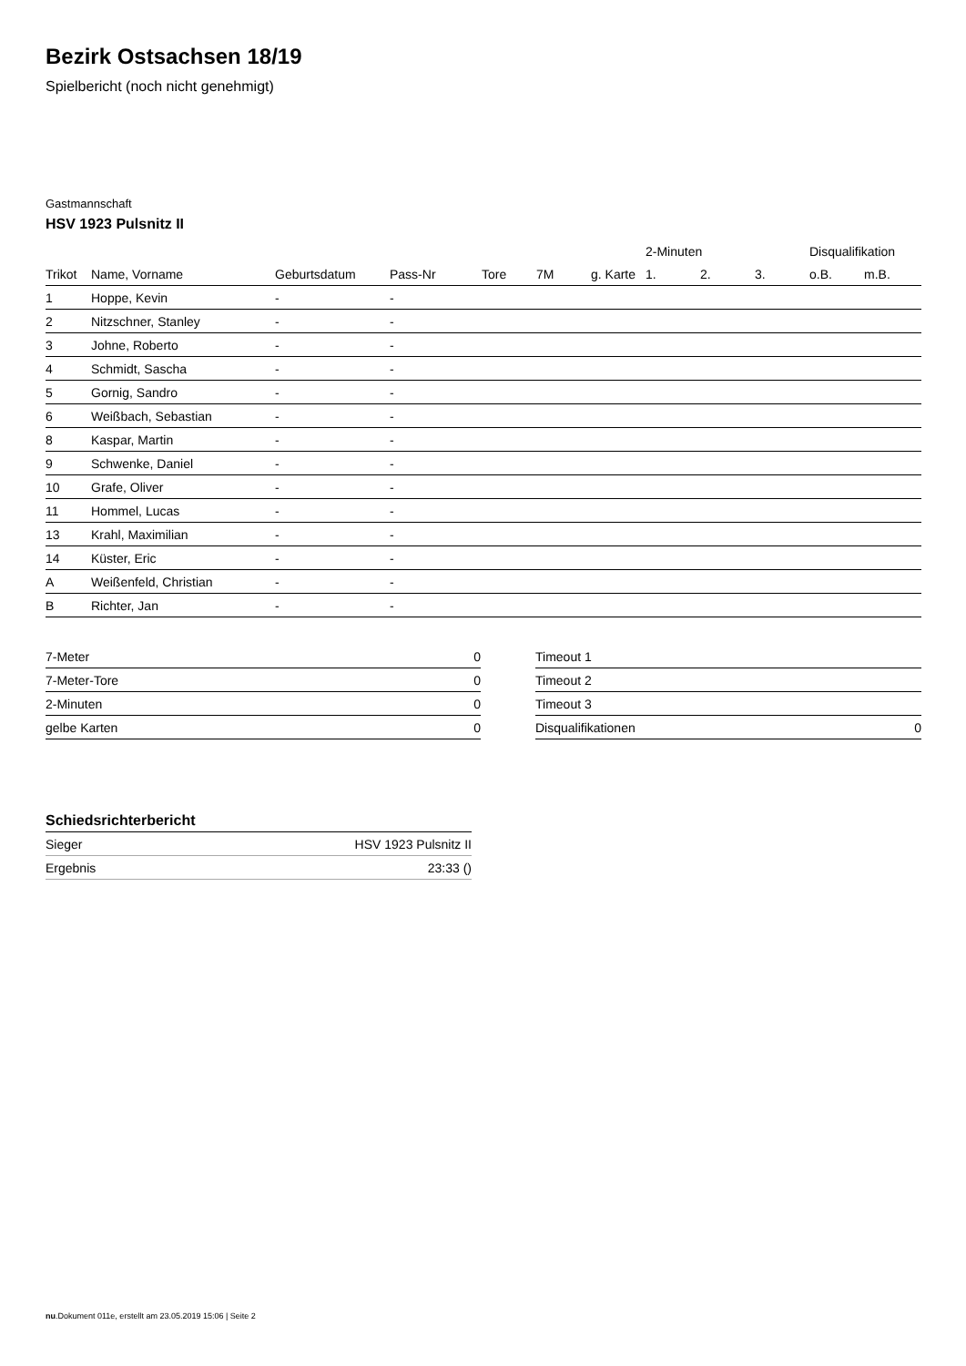Bezirk Ostsachsen 18/19
Spielbericht (noch nicht genehmigt)
Gastmannschaft
HSV 1923 Pulsnitz II
| | | | | | | | 2-Minuten | | | Disqualifikation | |
| --- | --- | --- | --- | --- | --- | --- | --- | --- | --- | --- | --- |
| Trikot | Name, Vorname | Geburtsdatum | Pass-Nr | Tore | 7M | g. Karte | 1. | 2. | 3. | o.B. | m.B. |
| 1 | Hoppe, Kevin | - | - | | | | | | | | |
| 2 | Nitzschner, Stanley | - | - | | | | | | | | |
| 3 | Johne, Roberto | - | - | | | | | | | | |
| 4 | Schmidt, Sascha | - | - | | | | | | | | |
| 5 | Gornig, Sandro | - | - | | | | | | | | |
| 6 | Weißbach, Sebastian | - | - | | | | | | | | |
| 8 | Kaspar, Martin | - | - | | | | | | | | |
| 9 | Schwenke, Daniel | - | - | | | | | | | | |
| 10 | Grafe, Oliver | - | - | | | | | | | | |
| 11 | Hommel, Lucas | - | - | | | | | | | | |
| 13 | Krahl, Maximilian | - | - | | | | | | | | |
| 14 | Küster, Eric | - | - | | | | | | | | |
| A | Weißenfeld, Christian | - | - | | | | | | | | |
| B | Richter, Jan | - | - | | | | | | | | |
| 7-Meter | 0 |
| 7-Meter-Tore | 0 |
| 2-Minuten | 0 |
| gelbe Karten | 0 |
| Timeout 1 | |
| Timeout 2 | |
| Timeout 3 | |
| Disqualifikationen | 0 |
Schiedsrichterbericht
| Sieger | HSV 1923 Pulsnitz II |
| Ergebnis | 23:33 () |
nu.Dokument 011e, erstellt am 23.05.2019 15:06 | Seite 2